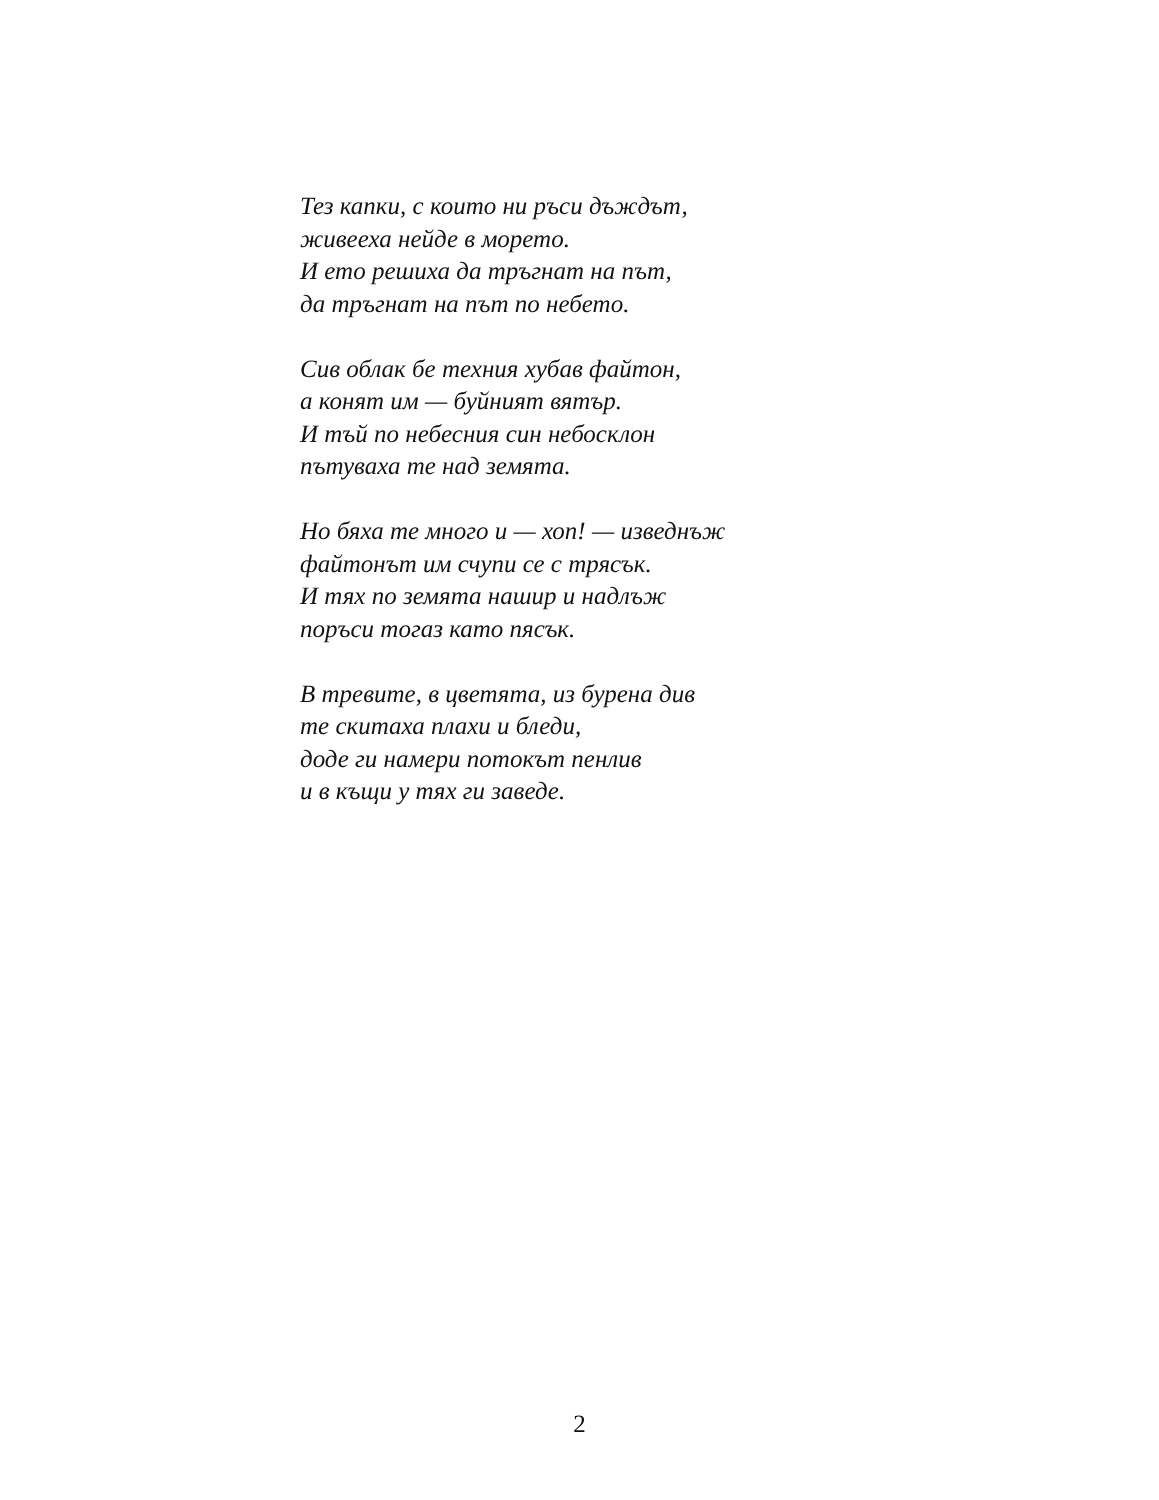Тез капки, с които ни ръси дъждът,
живееха нейде в морето.
И ето решиха да тръгнат на път,
да тръгнат на път по небето.
Сив облак бе техния хубав файтон,
а конят им — буйният вятър.
И тъй по небесния син небосклон
пътуваха те над земята.
Но бяха те много и — хоп! — изведнъж
файтонът им счупи се с трясък.
И тях по земята нашир и надлъж
поръси тогаз като пясък.
В тревите, в цветята, из бурена див
те скитаха плахи и бледи,
доде ги намери потокът пенлив
и в къщи у тях ги заведе.
2